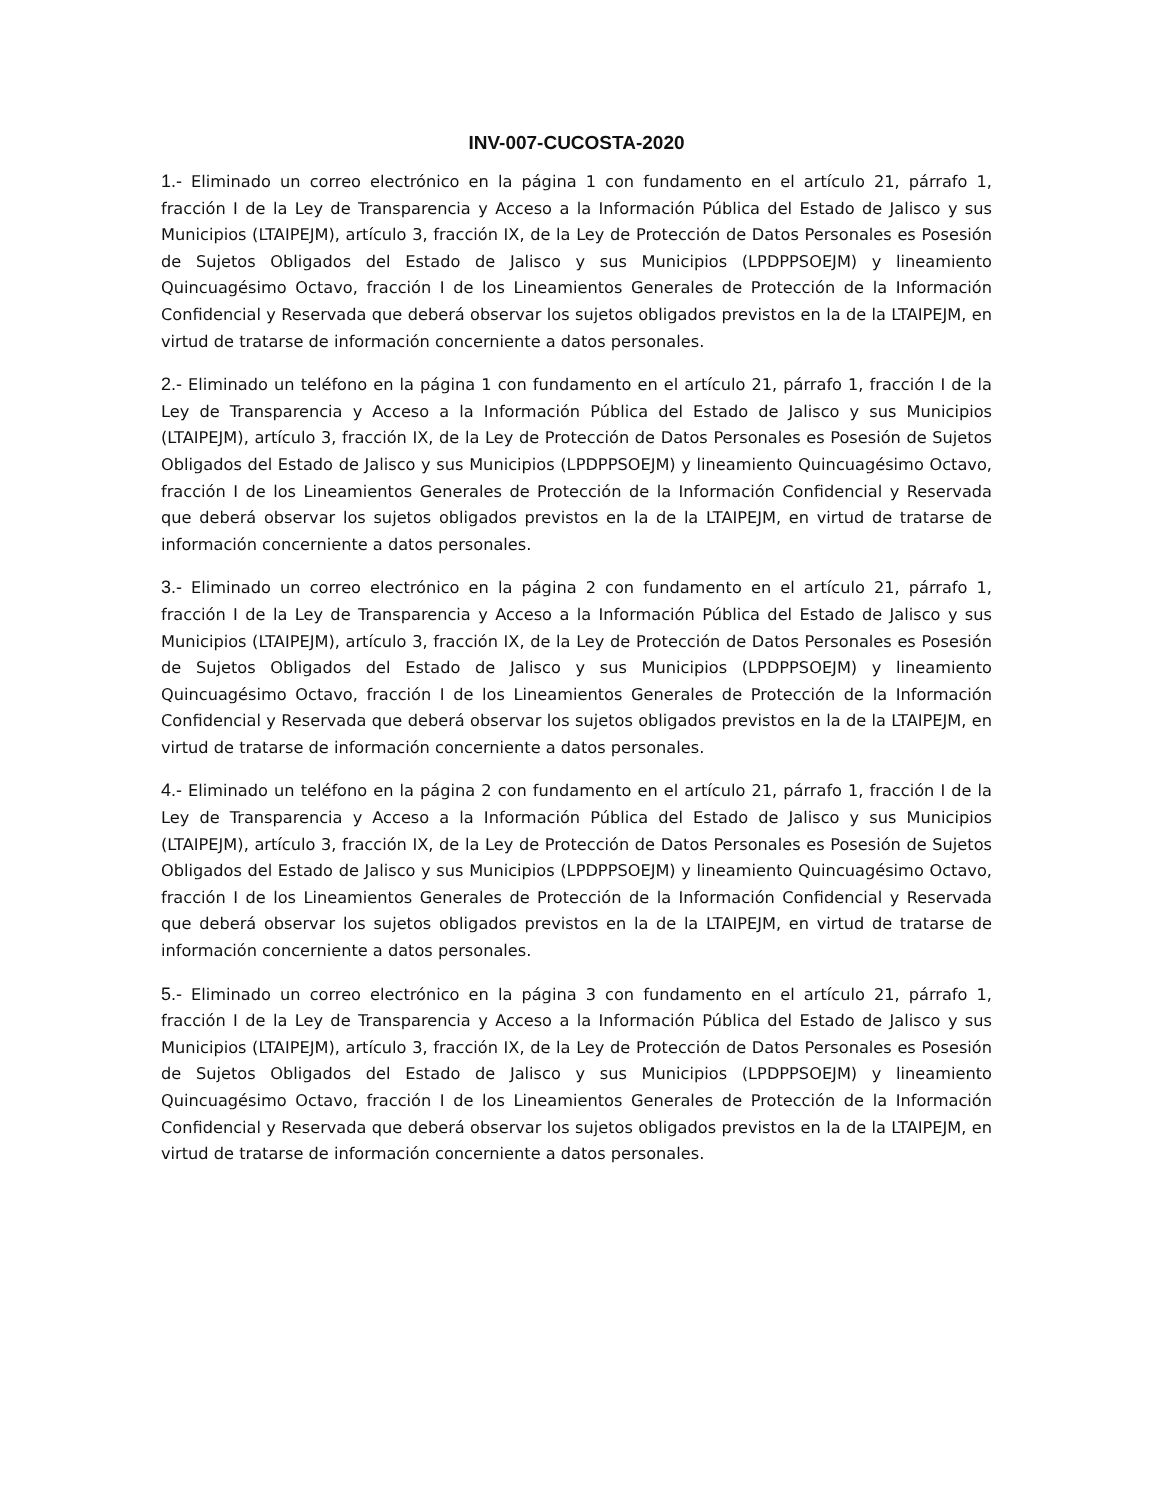INV-007-CUCOSTA-2020
1.- Eliminado un correo electrónico en la página 1 con fundamento en el artículo 21, párrafo 1, fracción I de la Ley de Transparencia y Acceso a la Información Pública del Estado de Jalisco y sus Municipios (LTAIPEJM), artículo 3, fracción IX, de la Ley de Protección de Datos Personales es Posesión de Sujetos Obligados del Estado de Jalisco y sus Municipios (LPDPPSOEJM) y lineamiento Quincuagésimo Octavo, fracción I de los Lineamientos Generales de Protección de la Información Confidencial y Reservada que deberá observar los sujetos obligados previstos en la de la LTAIPEJM, en virtud de tratarse de información concerniente a datos personales.
2.- Eliminado un teléfono en la página 1 con fundamento en el artículo 21, párrafo 1, fracción I de la Ley de Transparencia y Acceso a la Información Pública del Estado de Jalisco y sus Municipios (LTAIPEJM), artículo 3, fracción IX, de la Ley de Protección de Datos Personales es Posesión de Sujetos Obligados del Estado de Jalisco y sus Municipios (LPDPPSOEJM) y lineamiento Quincuagésimo Octavo, fracción I de los Lineamientos Generales de Protección de la Información Confidencial y Reservada que deberá observar los sujetos obligados previstos en la de la LTAIPEJM, en virtud de tratarse de información concerniente a datos personales.
3.- Eliminado un correo electrónico en la página 2 con fundamento en el artículo 21, párrafo 1, fracción I de la Ley de Transparencia y Acceso a la Información Pública del Estado de Jalisco y sus Municipios (LTAIPEJM), artículo 3, fracción IX, de la Ley de Protección de Datos Personales es Posesión de Sujetos Obligados del Estado de Jalisco y sus Municipios (LPDPPSOEJM) y lineamiento Quincuagésimo Octavo, fracción I de los Lineamientos Generales de Protección de la Información Confidencial y Reservada que deberá observar los sujetos obligados previstos en la de la LTAIPEJM, en virtud de tratarse de información concerniente a datos personales.
4.- Eliminado un teléfono en la página 2 con fundamento en el artículo 21, párrafo 1, fracción I de la Ley de Transparencia y Acceso a la Información Pública del Estado de Jalisco y sus Municipios (LTAIPEJM), artículo 3, fracción IX, de la Ley de Protección de Datos Personales es Posesión de Sujetos Obligados del Estado de Jalisco y sus Municipios (LPDPPSOEJM) y lineamiento Quincuagésimo Octavo, fracción I de los Lineamientos Generales de Protección de la Información Confidencial y Reservada que deberá observar los sujetos obligados previstos en la de la LTAIPEJM, en virtud de tratarse de información concerniente a datos personales.
5.- Eliminado un correo electrónico en la página 3 con fundamento en el artículo 21, párrafo 1, fracción I de la Ley de Transparencia y Acceso a la Información Pública del Estado de Jalisco y sus Municipios (LTAIPEJM), artículo 3, fracción IX, de la Ley de Protección de Datos Personales es Posesión de Sujetos Obligados del Estado de Jalisco y sus Municipios (LPDPPSOEJM) y lineamiento Quincuagésimo Octavo, fracción I de los Lineamientos Generales de Protección de la Información Confidencial y Reservada que deberá observar los sujetos obligados previstos en la de la LTAIPEJM, en virtud de tratarse de información concerniente a datos personales.